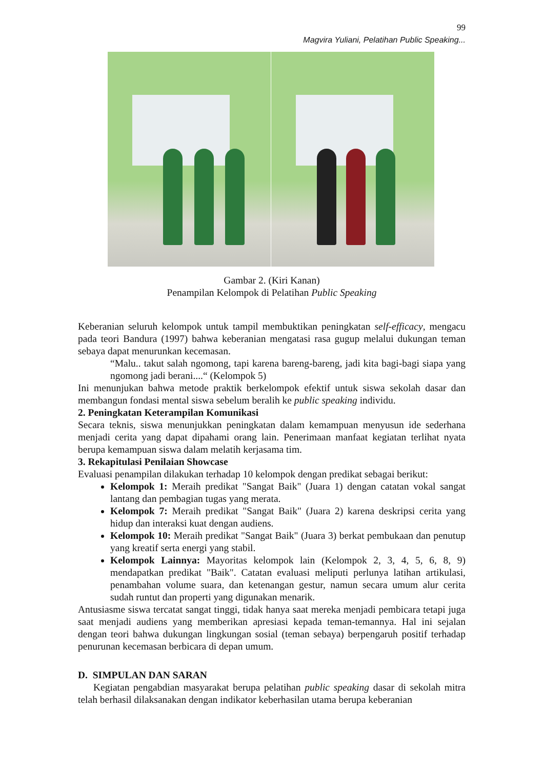99
Magvira Yuliani, Pelatihan Public Speaking...
Gambar 2. (Kiri Kanan)
Penampilan Kelompok di Pelatihan Public Speaking
Keberanian seluruh kelompok untuk tampil membuktikan peningkatan self-efficacy, mengacu pada teori Bandura (1997) bahwa keberanian mengatasi rasa gugup melalui dukungan teman sebaya dapat menurunkan kecemasan.
“Malu.. takut salah ngomong, tapi karena bareng-bareng, jadi kita bagi-bagi siapa yang ngomong jadi berani....“ (Kelompok 5)
Ini menunjukan bahwa metode praktik berkelompok efektif untuk siswa sekolah dasar dan membangun fondasi mental siswa sebelum beralih ke public speaking individu.
2. Peningkatan Keterampilan Komunikasi
Secara teknis, siswa menunjukkan peningkatan dalam kemampuan menyusun ide sederhana menjadi cerita yang dapat dipahami orang lain. Penerimaan manfaat kegiatan terlihat nyata berupa kemampuan siswa dalam melatih kerjasama tim.
3. Rekapitulasi Penilaian Showcase
Evaluasi penampilan dilakukan terhadap 10 kelompok dengan predikat sebagai berikut:
Kelompok 1: Meraih predikat "Sangat Baik" (Juara 1) dengan catatan vokal sangat lantang dan pembagian tugas yang merata.
Kelompok 7: Meraih predikat "Sangat Baik" (Juara 2) karena deskripsi cerita yang hidup dan interaksi kuat dengan audiens.
Kelompok 10: Meraih predikat "Sangat Baik" (Juara 3) berkat pembukaan dan penutup yang kreatif serta energi yang stabil.
Kelompok Lainnya: Mayoritas kelompok lain (Kelompok 2, 3, 4, 5, 6, 8, 9) mendapatkan predikat "Baik". Catatan evaluasi meliputi perlunya latihan artikulasi, penambahan volume suara, dan ketenangan gestur, namun secara umum alur cerita sudah runtut dan properti yang digunakan menarik.
Antusiasme siswa tercatat sangat tinggi, tidak hanya saat mereka menjadi pembicara tetapi juga saat menjadi audiens yang memberikan apresiasi kepada teman-temannya. Hal ini sejalan dengan teori bahwa dukungan lingkungan sosial (teman sebaya) berpengaruh positif terhadap penurunan kecemasan berbicara di depan umum.
D. SIMPULAN DAN SARAN
Kegiatan pengabdian masyarakat berupa pelatihan public speaking dasar di sekolah mitra telah berhasil dilaksanakan dengan indikator keberhasilan utama berupa keberanian